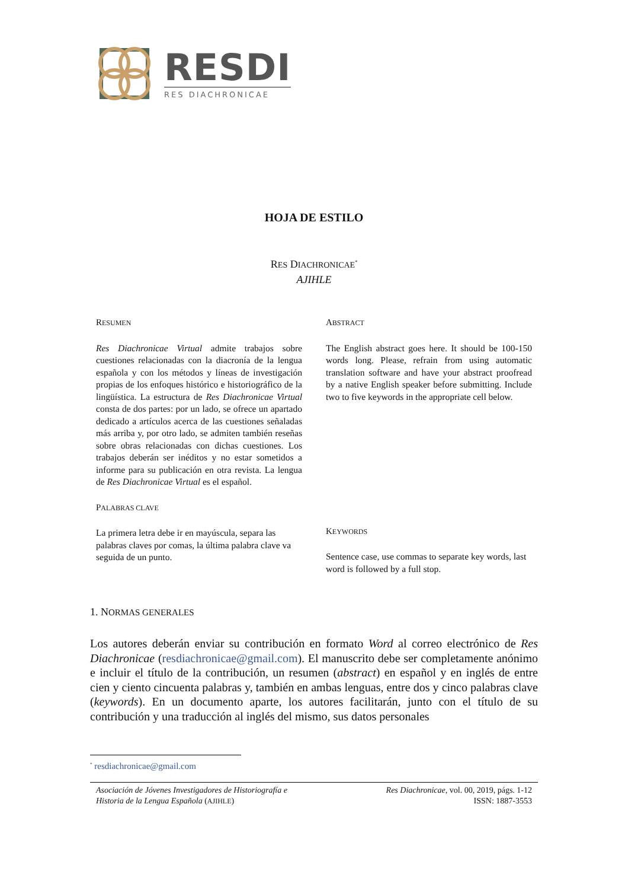RESDI
RES DIACHRONICAE
HOJA DE ESTILO
RES DIACHRONICAE<sup>*</sup>
AJIHLE
RESUMEN
Res Diachronicae Virtual admite trabajos sobre cuestiones relacionadas con la diacronía de la lengua española y con los métodos y líneas de investigación propias de los enfoques histórico e historiográfico de la lingüística. La estructura de Res Diachronicae Virtual consta de dos partes: por un lado, se ofrece un apartado dedicado a artículos acerca de las cuestiones señaladas más arriba y, por otro lado, se admiten también reseñas sobre obras relacionadas con dichas cuestiones. Los trabajos deberán ser inéditos y no estar sometidos a informe para su publicación en otra revista. La lengua de Res Diachronicae Virtual es el español.
PALABRAS CLAVE
La primera letra debe ir en mayúscula, separa las palabras claves por comas, la última palabra clave va seguida de un punto.
ABSTRACT
The English abstract goes here. It should be 100-150 words long. Please, refrain from using automatic translation software and have your abstract proofread by a native English speaker before submitting. Include two to five keywords in the appropriate cell below.
KEYWORDS
Sentence case, use commas to separate key words, last word is followed by a full stop.
1. NORMAS GENERALES
Los autores deberán enviar su contribución en formato Word al correo electrónico de Res Diachronicae (resdiachronicae@gmail.com). El manuscrito debe ser completamente anónimo e incluir el título de la contribución, un resumen (abstract) en español y en inglés de entre cien y ciento cincuenta palabras y, también en ambas lenguas, entre dos y cinco palabras clave (keywords). En un documento aparte, los autores facilitarán, junto con el título de su contribución y una traducción al inglés del mismo, sus datos personales
<sup>*</sup> resdiachronicae@gmail.com
Asociación de Jóvenes Investigadores de Historiografía e
Historia de la Lengua Española (AJIHLE)
Res Diachronicae, vol. 00, 2019, págs. 1-12
ISSN: 1887-3553